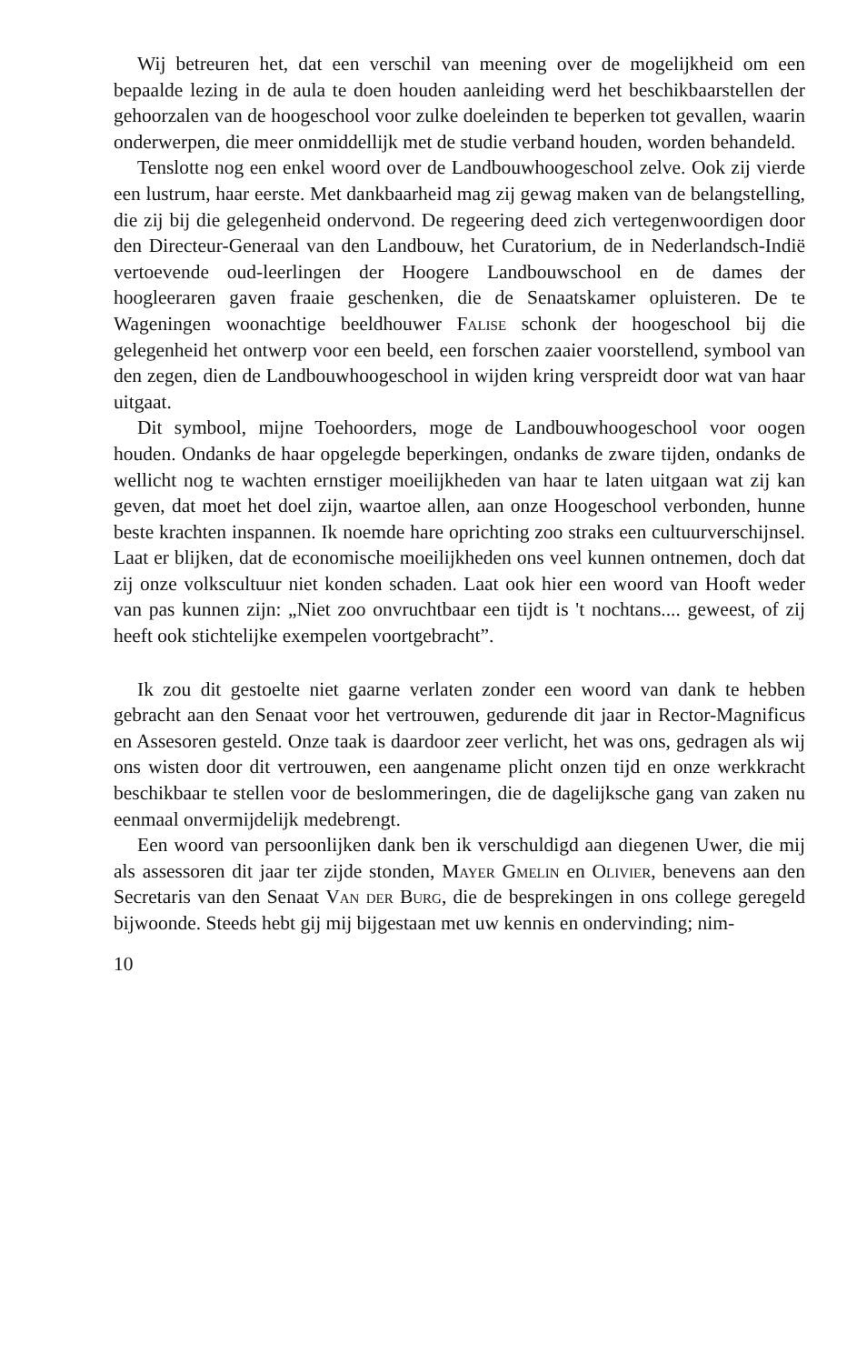Wij betreuren het, dat een verschil van meening over de mogelijkheid om een bepaalde lezing in de aula te doen houden aanleiding werd het beschikbaarstellen der gehoorzalen van de hoogeschool voor zulke doeleinden te beperken tot gevallen, waarin onderwerpen, die meer onmiddellijk met de studie verband houden, worden behandeld.
Tenslotte nog een enkel woord over de Landbouwhoogeschool zelve. Ook zij vierde een lustrum, haar eerste. Met dankbaarheid mag zij gewag maken van de belangstelling, die zij bij die gelegenheid ondervond. De regeering deed zich vertegenwoordigen door den Directeur-Generaal van den Landbouw, het Curatorium, de in Nederlandsch-Indië vertoevende oud-leerlingen der Hoogere Landbouwschool en de dames der hoogleeraren gaven fraaie geschenken, die de Senaatskamer opluisteren. De te Wageningen woonachtige beeldhouwer Falise schonk der hoogeschool bij die gelegenheid het ontwerp voor een beeld, een forschen zaaier voorstellend, symbool van den zegen, dien de Landbouwhoogeschool in wijden kring verspreidt door wat van haar uitgaat.
Dit symbool, mijne Toehoorders, moge de Landbouwhoogeschool voor oogen houden. Ondanks de haar opgelegde beperkingen, ondanks de zware tijden, ondanks de wellicht nog te wachten ernstiger moeilijkheden van haar te laten uitgaan wat zij kan geven, dat moet het doel zijn, waartoe allen, aan onze Hoogeschool verbonden, hunne beste krachten inspannen. Ik noemde hare oprichting zoo straks een cultuurverschijnsel. Laat er blijken, dat de economische moeilijkheden ons veel kunnen ontnemen, doch dat zij onze volkscultuur niet konden schaden. Laat ook hier een woord van Hooft weder van pas kunnen zijn: „Niet zoo onvruchtbaar een tijdt is 't nochtans.... geweest, of zij heeft ook stichtelijke exempelen voortgebracht”.
Ik zou dit gestoelte niet gaarne verlaten zonder een woord van dank te hebben gebracht aan den Senaat voor het vertrouwen, gedurende dit jaar in Rector-Magnificus en Assesoren gesteld. Onze taak is daardoor zeer verlicht, het was ons, gedragen als wij ons wisten door dit vertrouwen, een aangename plicht onzen tijd en onze werkkracht beschikbaar te stellen voor de beslommeringen, die de dagelijksche gang van zaken nu eenmaal onvermijdelijk medebrengt.
Een woord van persoonlijken dank ben ik verschuldigd aan diegenen Uwer, die mij als assessoren dit jaar ter zijde stonden, Mayer Gmelin en Olivier, benevens aan den Secretaris van den Senaat Van der Burg, die de besprekingen in ons college geregeld bijwoonde. Steeds hebt gij mij bijgestaan met uw kennis en ondervinding; nim-
10